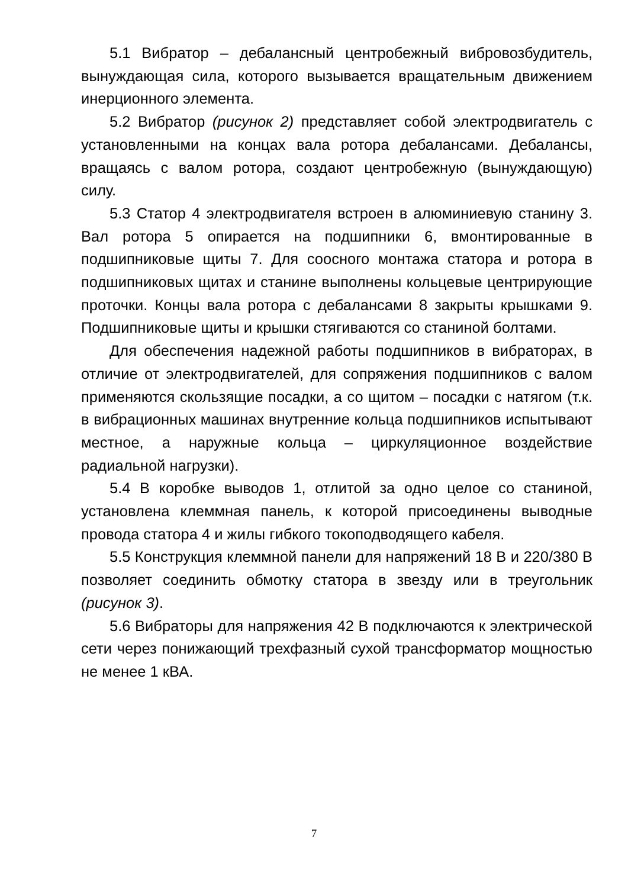5.1 Вибратор – дебалансный центробежный вибровозбудитель, вынуждающая сила, которого вызывается вращательным движением инерционного элемента.
5.2 Вибратор (рисунок 2) представляет собой электродвигатель с установленными на концах вала ротора дебалансами. Дебалансы, вращаясь с валом ротора, создают центробежную (вынуждающую) силу.
5.3 Статор 4 электродвигателя встроен в алюминиевую станину 3. Вал ротора 5 опирается на подшипники 6, вмонтированные в подшипниковые щиты 7. Для соосного монтажа статора и ротора в подшипниковых щитах и станине выполнены кольцевые центрирующие проточки. Концы вала ротора с дебалансами 8 закрыты крышками 9. Подшипниковые щиты и крышки стягиваются со станиной болтами.
Для обеспечения надежной работы подшипников в вибраторах, в отличие от электродвигателей, для сопряжения подшипников с валом применяются скользящие посадки, а со щитом – посадки с натягом (т.к. в вибрационных машинах внутренние кольца подшипников испытывают местное, а наружные кольца – циркуляционное воздействие радиальной нагрузки).
5.4 В коробке выводов 1, отлитой за одно целое со станиной, установлена клеммная панель, к которой присоединены выводные провода статора 4 и жилы гибкого токоподводящего кабеля.
5.5 Конструкция клеммной панели для напряжений 18 В и 220/380 В позволяет соединить обмотку статора в звезду или в треугольник (рисунок 3).
5.6 Вибраторы для напряжения 42 В подключаются к электрической сети через понижающий трехфазный сухой трансформатор мощностью не менее 1 кВА.
7